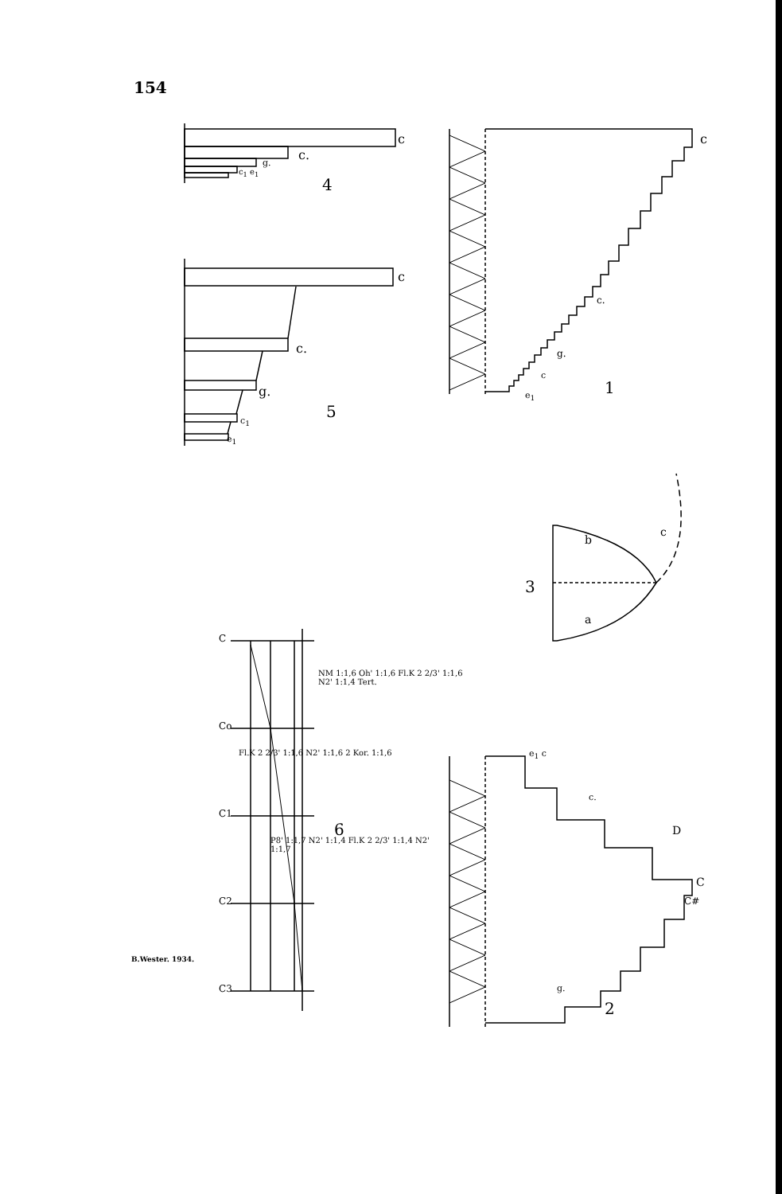154
c
c.
g.
c<sub>1</sub> e<sub>1</sub>
4
c
c.
g.
c<sub>1</sub>
e<sub>1</sub>
5
c
c.
g.
c
e<sub>1</sub> 1
b
c
3
a
e<sub>1</sub> c
c.
D
C
C#
g.
2
NM 1:1,6 Oh' 1:1,6 Fl.K 2 2/3' 1:1,6 N2' 1:1,4 Tert.
Fl.K 2 2/3' 1:1,6 N2' 1:1,6 2 Kor. 1:1,6
P8' 1:1,7 N2' 1:1,4 Fl.K 2 2/3' 1:1,4 N2' 1:1,7
C
Co
C1
C2
C3
6
B.Wester. 1934.